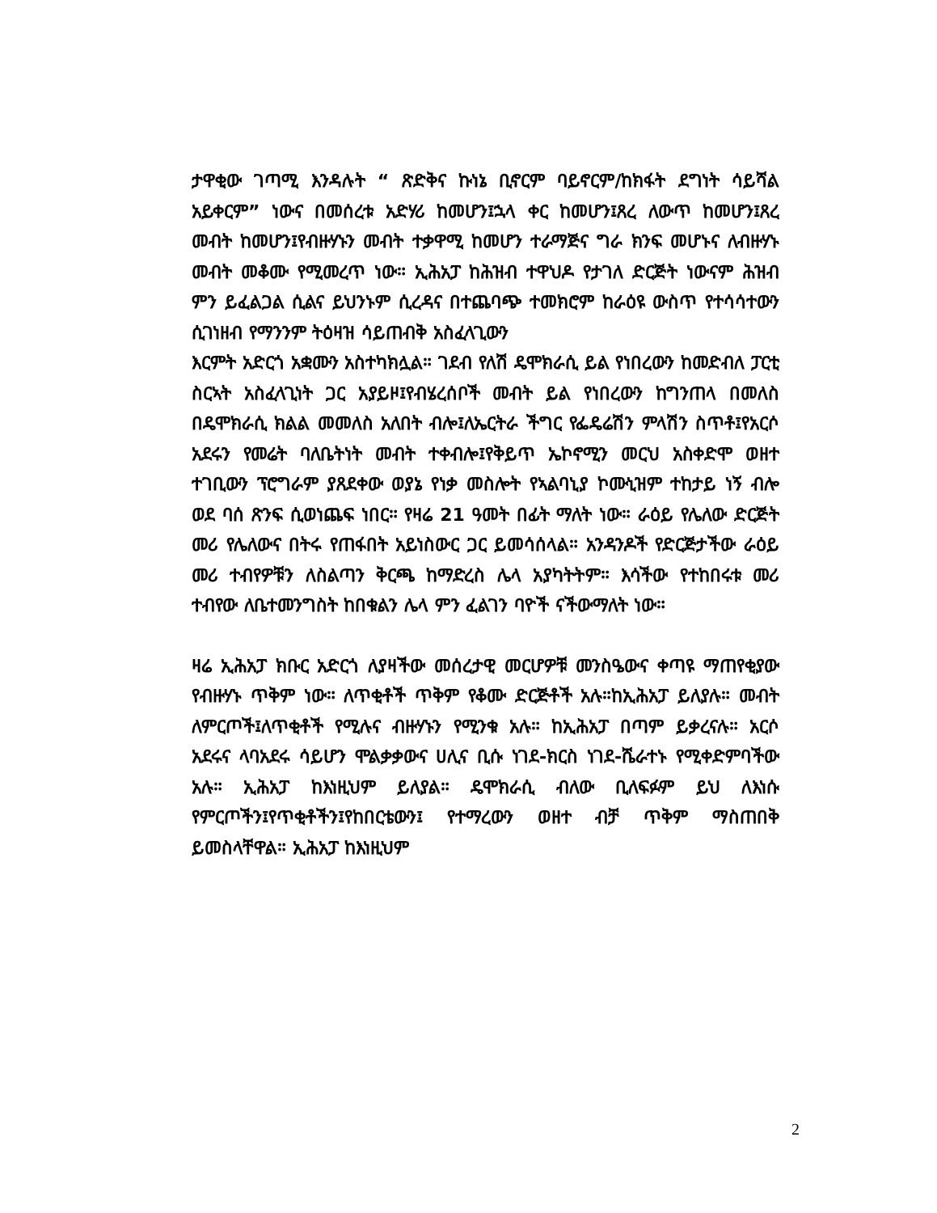ታዋቂው ገጣሚ እንዳሉት “ ጽድቅና ኩነኔ ቢኖርም ባይኖርም/ከክፋት ደግነት ሳይሻል አይቀርም” ነውና በመሰረቱ አድሃሪ ከመሆን፤ኋላ ቀር ከመሆን፤ጸረ ለውጥ ከመሆን፤ጸረ መብት ከመሆን፤የብዙሃኑን መብት ተቃዋሚ ከመሆን ተራማጅና ግራ ክንፍ መሆኑና ለብዙሃኑ መብት መቆሙ የሚመረጥ ነው። ኢሕአፓ ከሕዝብ ተዋህዶ የታገለ ድርጅት ነውናም ሕዝብ ምን ይፈልጋል ሲልና ይህንኑም ሲረዳና በተጨባጭ ተመክሮም ከራዕዩ ውስጥ የተሳሳተውን ሲገነዘብ የማንንም ትዕዛዝ ሳይጠብቅ አስፈላጊውን
እርምት አድርጎ አቋሙን አስተካክሏል። ገደብ የለሽ ዴሞክራሲ ይል የነበረውን ከመድብለ ፓርቲ ስርኣት አስፈላጊነት ጋር አያይዞ፤የብሄረሰቦች መብት ይል የነበረውን ከግንጠላ በመለስ በዴሞክራሲ ክልል መመለስ አለበት ብሎ፤ለኤርትራ ችግር የፌዴሬሽን ምላሽን ስጥቶ፤የአርሶ አደሩን የመሬት ባለቤትነት መብት ተቀብሎ፤የቅይጥ ኤኮኖሚን መርህ አስቀድሞ ወዘተ ተገቢውን ፕሮግራም ያጸደቀው ወያኔ የነቃ መስሎት የኣልባኒያ ኮሙኒዝም ተከታይ ነኝ ብሎ ወደ ባሰ ጽንፍ ሲወነጨፍ ነበር። የዛሬ 21 ዓመት በፊት ማለት ነው። ራዕይ የሌለው ድርጅት መሪ የሌለውና በትሩ የጠፋበት አይነስውር ጋር ይመሳሰላል። አንዳንዶች የድርጅታችው ራዕይ መሪ ተብየዎቹን ለስልጣን ቅርጫ ከማድረስ ሌላ አያካትትም። እሳችው የተከበሩቱ መሪ ተብየው ለቤተመንግስት ከበቁልን ሌላ ምን ፈልገን ባዮች ናችውማለት ነው።
ዛሬ ኢሕአፓ ክቡር አድርጎ ለያዛችው መሰረታዊ መርሆዎቹ መንስዔውና ቀጣዩ ማጠየቂያው የብዙሃኑ ጥቅም ነው። ለጥቂቶች ጥቅም የቆሙ ድርጅቶች አሉ።ከኢሕአፓ ይለያሉ። መብት ለምርጦች፤ለጥቂቶች የሚሉና ብዙሃኑን የሚንቁ አሉ። ከኢሕአፓ በጣም ይቃረናሉ። አርሶ አደሩና ላባአደሩ ሳይሆን ሞልቃቃውና ሀሊና ቢሱ ነገደ-ክርስ ነገደ-ሼራተኑ የሚቀድምባችው አሉ። ኢሕአፓ ከእነዚህም ይለያል። ዴሞክራሲ ብለው ቢለፍፉም ይህ ለእነሱ የምርጦችን፤የጥቂቶችን፤የከበርቴውን፤ የተማረውን ወዘተ ብቻ ጥቅም ማስጠበቅ ይመስላቸዋል። ኢሕአፓ ከእነዚህም
2